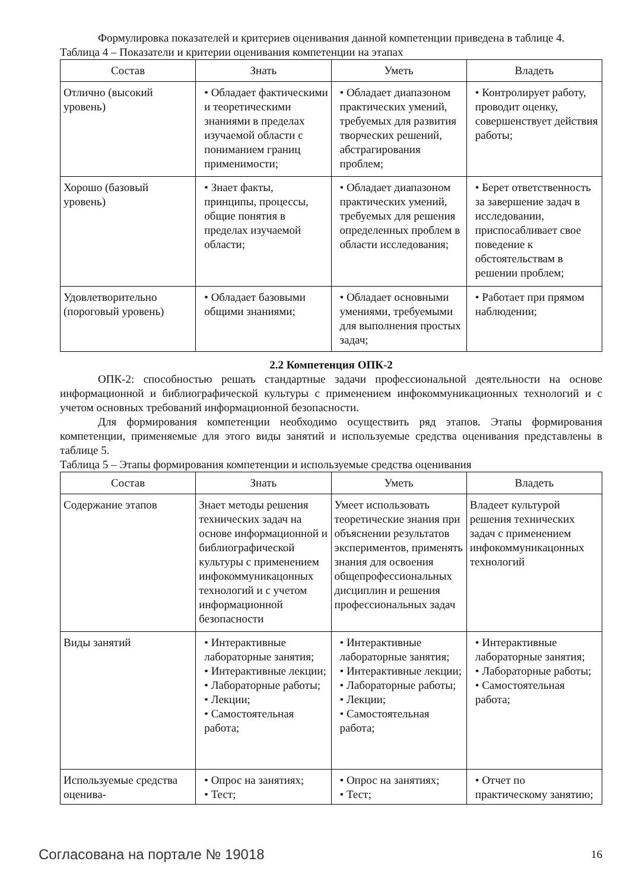Формулировка показателей и критериев оценивания данной компетенции приведена в таблице 4.
Таблица 4 – Показатели и критерии оценивания компетенции на этапах
| Состав | Знать | Уметь | Владеть |
| --- | --- | --- | --- |
| Отлично (высокий уровень) | • Обладает фактическими и теоретическими знаниями в пределах изучаемой области с пониманием границ применимости; | • Обладает диапазоном практических умений, требуемых для развития творческих решений, абстрагирования проблем; | • Контролирует работу, проводит оценку, совершенствует действия работы; |
| Хорошо (базовый уровень) | • Знает факты, принципы, процессы, общие понятия в пределах изучаемой области; | • Обладает диапазоном практических умений, требуемых для решения определенных проблем в области исследования; | • Берет ответственность за завершение задач в исследовании, приспосабливает свое поведение к обстоятельствам в решении проблем; |
| Удовлетворительно (пороговый уровень) | • Обладает базовыми общими знаниями; | • Обладает основными умениями, требуемыми для выполнения простых задач; | • Работает при прямом наблюдении; |
2.2 Компетенция ОПК-2
ОПК-2: способностью решать стандартные задачи профессиональной деятельности на основе информационной и библиографической культуры с применением инфокоммуникационных технологий и с учетом основных требований информационной безопасности.
Для формирования компетенции необходимо осуществить ряд этапов. Этапы формирования компетенции, применяемые для этого виды занятий и используемые средства оценивания представлены в таблице 5.
Таблица 5 – Этапы формирования компетенции и используемые средства оценивания
| Состав | Знать | Уметь | Владеть |
| --- | --- | --- | --- |
| Содержание этапов | Знает методы решения технических задач на основе информационной и библиографической культуры с применением инфокоммуникацонных технологий и с учетом информационной безопасности | Умеет использовать теоретические знания при объяснении результатов экспериментов, применять знания для освоения общепрофессиональных дисциплин и решения профессиональных задач | Владеет культурой решения технических задач с применением инфокоммуникацонных технологий |
| Виды занятий | • Интерактивные лабораторные занятия; • Интерактивные лекции; • Лабораторные работы; • Лекции; • Самостоятельная работа; | • Интерактивные лабораторные занятия; • Интерактивные лекции; • Лабораторные работы; • Лекции; • Самостоятельная работа; | • Интерактивные лабораторные занятия; • Лабораторные работы; • Самостоятельная работа; |
| Используемые средства оценива- | • Опрос на занятиях; • Тест; | • Опрос на занятиях; • Тест; | • Отчет по практическому занятию; |
Согласована на портале № 19018 16